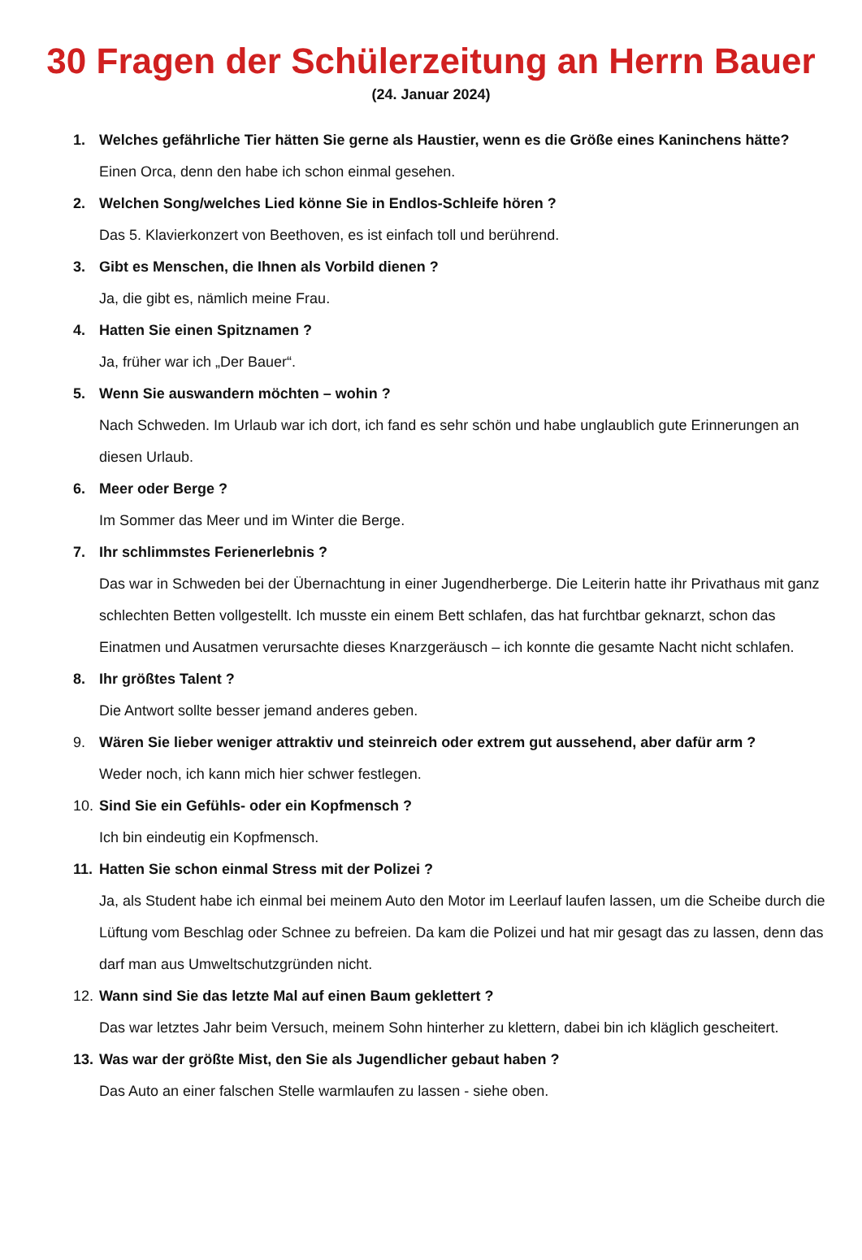30 Fragen der Schülerzeitung an Herrn Bauer
(24. Januar 2024)
1. Welches gefährliche Tier hätten Sie gerne als Haustier, wenn es die Größe eines Kaninchens hätte?
Einen Orca, denn den habe ich schon einmal gesehen.
2. Welchen Song/welches Lied könne Sie in Endlos-Schleife hören ?
Das 5. Klavierkonzert von Beethoven, es ist einfach toll und berührend.
3. Gibt es Menschen, die Ihnen als Vorbild dienen ?
Ja, die gibt es, nämlich meine Frau.
4. Hatten Sie einen Spitznamen ?
Ja, früher war ich „Der Bauer“.
5. Wenn Sie auswandern möchten – wohin ?
Nach Schweden. Im Urlaub war ich dort, ich fand es sehr schön und habe unglaublich gute Erinnerungen an diesen Urlaub.
6. Meer oder Berge ?
Im Sommer das Meer und im Winter die Berge.
7. Ihr schlimmstes Ferienerlebnis ?
Das war in Schweden bei der Übernachtung in einer Jugendherberge. Die Leiterin hatte ihr Privathaus mit ganz schlechten Betten vollgestellt. Ich musste ein einem Bett schlafen, das hat furchtbar geknarzt, schon das Einatmen und Ausatmen verursachte dieses Knarzgeräusch – ich konnte die gesamte Nacht nicht schlafen.
8. Ihr größtes Talent ?
Die Antwort sollte besser jemand anderes geben.
9. Wären Sie lieber weniger attraktiv und steinreich oder extrem gut aussehend, aber dafür arm ?
Weder noch, ich kann mich hier schwer festlegen.
10. Sind Sie ein Gefühls- oder ein Kopfmensch ?
Ich bin eindeutig ein Kopfmensch.
11. Hatten Sie schon einmal Stress mit der Polizei ?
Ja, als Student habe ich einmal bei meinem Auto den Motor im Leerlauf laufen lassen, um die Scheibe durch die Lüftung vom Beschlag oder Schnee zu befreien. Da kam die Polizei und hat mir gesagt das zu lassen, denn das darf man aus Umweltschutzgründen nicht.
12. Wann sind Sie das letzte Mal auf einen Baum geklettert ?
Das war letztes Jahr beim Versuch, meinem Sohn hinterher zu klettern, dabei bin ich kläglich gescheitert.
13. Was war der größte Mist, den Sie als Jugendlicher gebaut haben ?
Das Auto an einer falschen Stelle warmlaufen zu lassen - siehe oben.